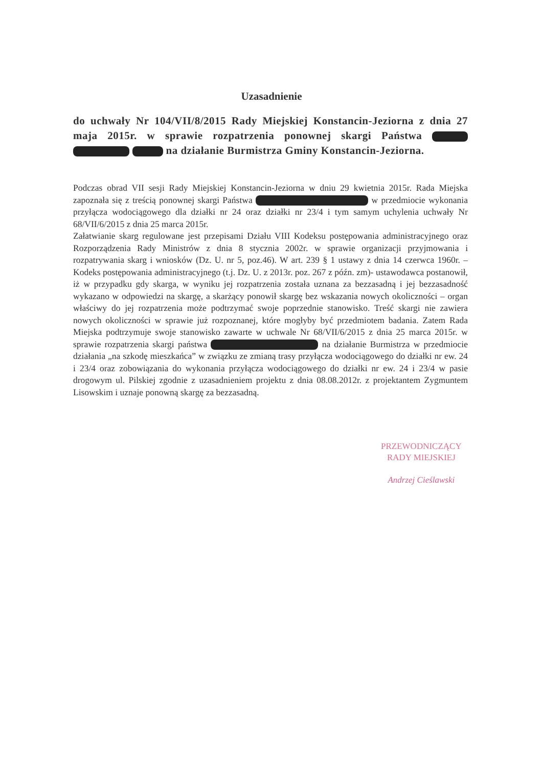Uzasadnienie
do uchwały Nr 104/VII/8/2015 Rady Miejskiej Konstancin-Jeziorna z dnia 27 maja 2015r. w sprawie rozpatrzenia ponownej skargi Państwa na działanie Burmistrza Gminy Konstancin-Jeziorna.
Podczas obrad VII sesji Rady Miejskiej Konstancin-Jeziorna w dniu 29 kwietnia 2015r. Rada Miejska zapoznała się z treścią ponownej skargi Państwa w przedmiocie wykonania przyłącza wodociągowego dla działki nr 24 oraz działki nr 23/4 i tym samym uchylenia uchwały Nr 68/VII/6/2015 z dnia 25 marca 2015r.
Załatwianie skarg regulowane jest przepisami Działu VIII Kodeksu postępowania administracyjnego oraz Rozporządzenia Rady Ministrów z dnia 8 stycznia 2002r. w sprawie organizacji przyjmowania i rozpatrywania skarg i wniosków (Dz. U. nr 5, poz.46). W art. 239 § 1 ustawy z dnia 14 czerwca 1960r. – Kodeks postępowania administracyjnego (t.j. Dz. U. z 2013r. poz. 267 z późn. zm)- ustawodawca postanowił, iż w przypadku gdy skarga, w wyniku jej rozpatrzenia została uznana za bezzasadną i jej bezzasadność wykazano w odpowiedzi na skargę, a skarżący ponowił skargę bez wskazania nowych okoliczności – organ właściwy do jej rozpatrzenia może podtrzymać swoje poprzednie stanowisko. Treść skargi nie zawiera nowych okoliczności w sprawie już rozpoznanej, które mogłyby być przedmiotem badania. Zatem Rada Miejska podtrzymuje swoje stanowisko zawarte w uchwale Nr 68/VII/6/2015 z dnia 25 marca 2015r. w sprawie rozpatrzenia skargi państwa na działanie Burmistrza w przedmiocie działania „na szkodę mieszkańca” w związku ze zmianą trasy przyłącza wodociągowego do działki nr ew. 24 i 23/4 oraz zobowiązania do wykonania przyłącza wodociągowego do działki nr ew. 24 i 23/4 w pasie drogowym ul. Pilskiej zgodnie z uzasadnieniem projektu z dnia 08.08.2012r. z projektantem Zygmuntem Lisowskim i uznaje ponowną skargę za bezzasadną.
PRZEWODNICZĄCY
RADY MIEJSKIEJ
Andrzej Cieślawski